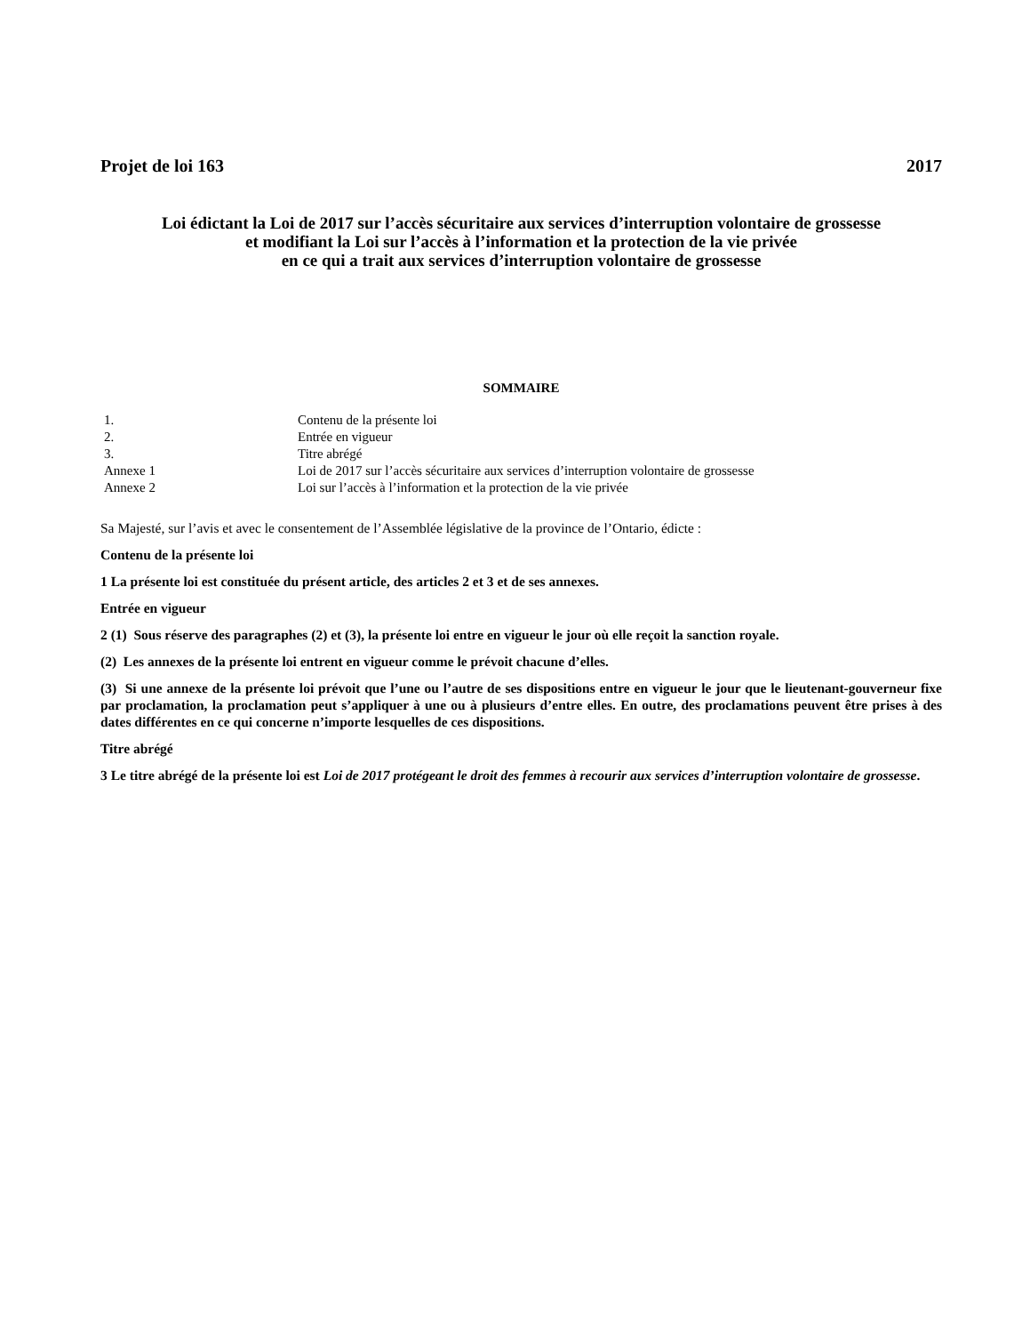Projet de loi 163 2017
Loi édictant la Loi de 2017 sur l’accès sécuritaire aux services d’interruption volontaire de grossesse
et modifiant la Loi sur l’accès à l’information et la protection de la vie privée
en ce qui a trait aux services d’interruption volontaire de grossesse
SOMMAIRE
| 1. | Contenu de la présente loi |
| 2. | Entrée en vigueur |
| 3. | Titre abrégé |
| Annexe 1 | Loi de 2017 sur l’accès sécuritaire aux services d’interruption volontaire de grossesse |
| Annexe 2 | Loi sur l’accès à l’information et la protection de la vie privée |
Sa Majesté, sur l’avis et avec le consentement de l’Assemblée législative de la province de l’Ontario, édicte :
Contenu de la présente loi
1 La présente loi est constituée du présent article, des articles 2 et 3 et de ses annexes.
Entrée en vigueur
2 (1) Sous réserve des paragraphes (2) et (3), la présente loi entre en vigueur le jour où elle reçoit la sanction royale.
(2) Les annexes de la présente loi entrent en vigueur comme le prévoit chacune d’elles.
(3) Si une annexe de la présente loi prévoit que l’une ou l’autre de ses dispositions entre en vigueur le jour que le lieutenant-gouverneur fixe par proclamation, la proclamation peut s’appliquer à une ou à plusieurs d’entre elles. En outre, des proclamations peuvent être prises à des dates différentes en ce qui concerne n’importe lesquelles de ces dispositions.
Titre abrégé
3 Le titre abrégé de la présente loi est Loi de 2017 protégeant le droit des femmes à recourir aux services d’interruption volontaire de grossesse.